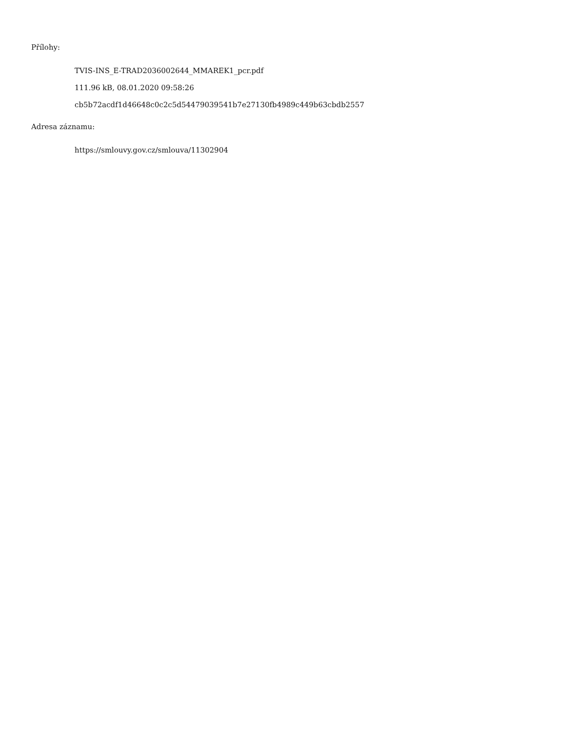Přílohy:
TVIS-INS_E-TRAD2036002644_MMAREK1_pcr.pdf
111.96 kB, 08.01.2020 09:58:26
cb5b72acdf1d46648c0c2c5d54479039541b7e27130fb4989c449b63cbdb2557
Adresa záznamu:
https://smlouvy.gov.cz/smlouva/11302904